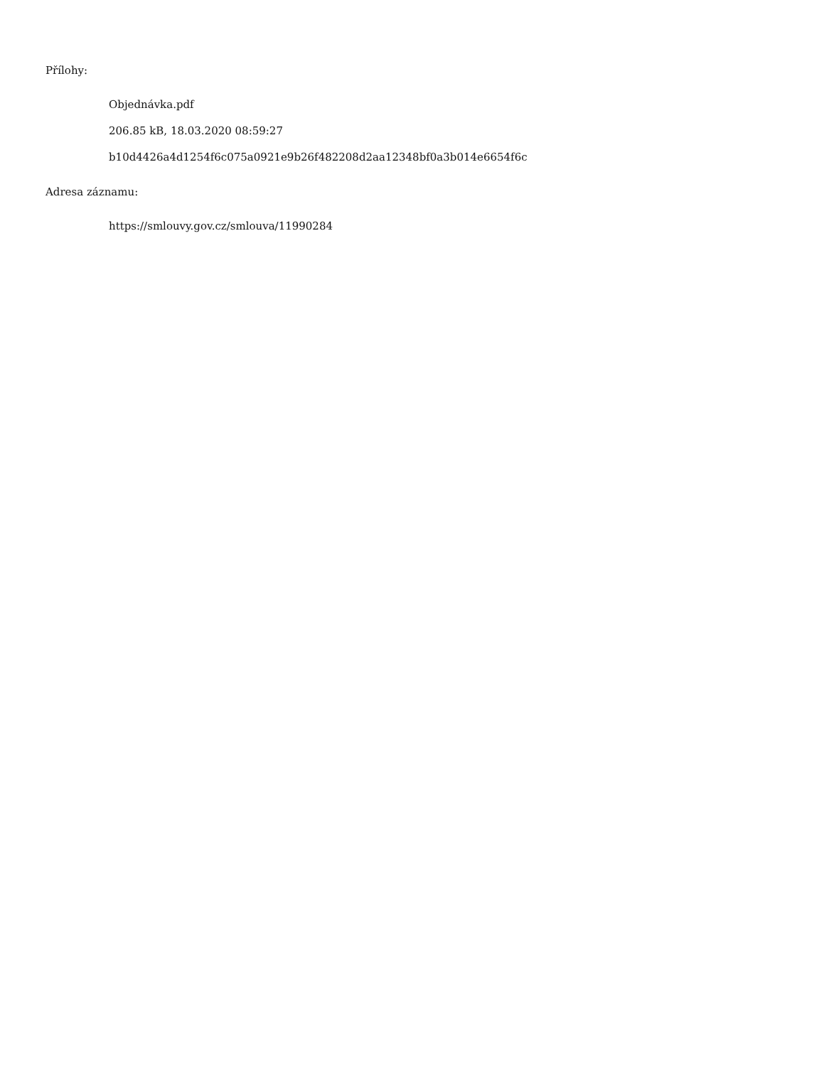Přílohy:
Objednávka.pdf
206.85 kB, 18.03.2020 08:59:27
b10d4426a4d1254f6c075a0921e9b26f482208d2aa12348bf0a3b014e6654f6c
Adresa záznamu:
https://smlouvy.gov.cz/smlouva/11990284